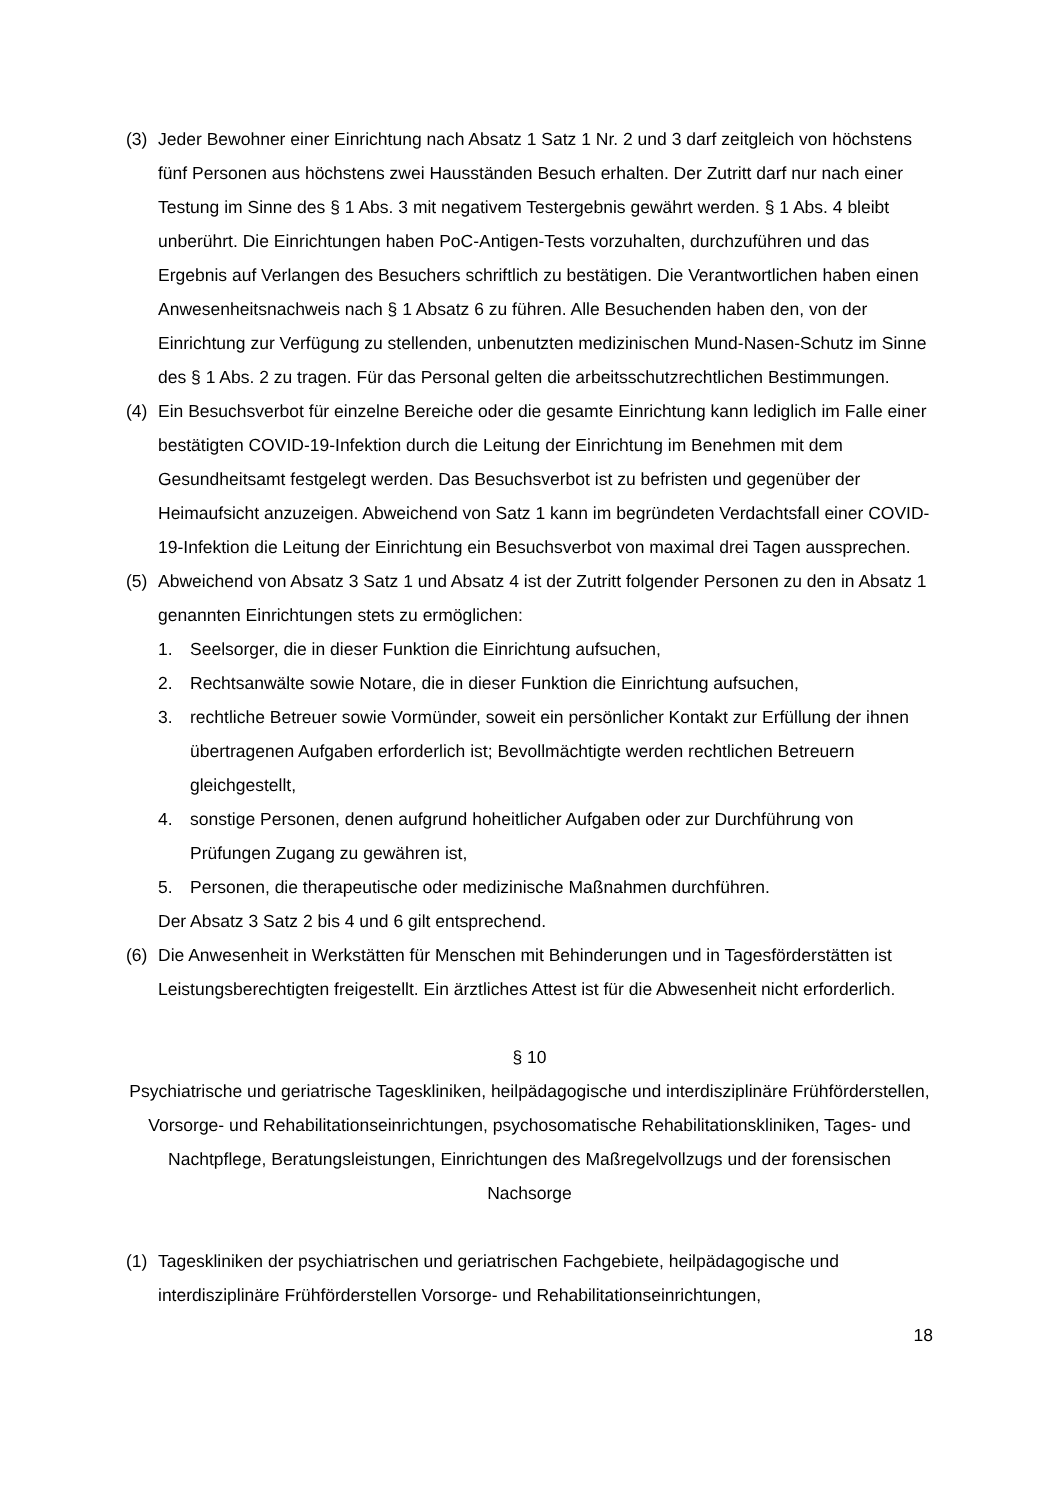(3) Jeder Bewohner einer Einrichtung nach Absatz 1 Satz 1 Nr. 2 und 3 darf zeitgleich von höchstens fünf Personen aus höchstens zwei Hausständen Besuch erhalten. Der Zutritt darf nur nach einer Testung im Sinne des § 1 Abs. 3 mit negativem Testergebnis gewährt werden. § 1 Abs. 4 bleibt unberührt. Die Einrichtungen haben PoC-Antigen-Tests vorzuhalten, durchzuführen und das Ergebnis auf Verlangen des Besuchers schriftlich zu bestätigen. Die Verantwortlichen haben einen Anwesenheitsnachweis nach § 1 Absatz 6 zu führen. Alle Besuchenden haben den, von der Einrichtung zur Verfügung zu stellenden, unbenutzten medizinischen Mund-Nasen-Schutz im Sinne des § 1 Abs. 2 zu tragen. Für das Personal gelten die arbeitsschutzrechtlichen Bestimmungen.
(4) Ein Besuchsverbot für einzelne Bereiche oder die gesamte Einrichtung kann lediglich im Falle einer bestätigten COVID-19-Infektion durch die Leitung der Einrichtung im Benehmen mit dem Gesundheitsamt festgelegt werden. Das Besuchsverbot ist zu befristen und gegenüber der Heimaufsicht anzuzeigen. Abweichend von Satz 1 kann im begründeten Verdachtsfall einer COVID-19-Infektion die Leitung der Einrichtung ein Besuchsverbot von maximal drei Tagen aussprechen.
(5) Abweichend von Absatz 3 Satz 1 und Absatz 4 ist der Zutritt folgender Personen zu den in Absatz 1 genannten Einrichtungen stets zu ermöglichen:
1. Seelsorger, die in dieser Funktion die Einrichtung aufsuchen,
2. Rechtsanwälte sowie Notare, die in dieser Funktion die Einrichtung aufsuchen,
3. rechtliche Betreuer sowie Vormünder, soweit ein persönlicher Kontakt zur Erfüllung der ihnen übertragenen Aufgaben erforderlich ist; Bevollmächtigte werden rechtlichen Betreuern gleichgestellt,
4. sonstige Personen, denen aufgrund hoheitlicher Aufgaben oder zur Durchführung von Prüfungen Zugang zu gewähren ist,
5. Personen, die therapeutische oder medizinische Maßnahmen durchführen.
Der Absatz 3 Satz 2 bis 4 und 6 gilt entsprechend.
(6) Die Anwesenheit in Werkstätten für Menschen mit Behinderungen und in Tagesförderstätten ist Leistungsberechtigten freigestellt. Ein ärztliches Attest ist für die Abwesenheit nicht erforderlich.
§ 10
Psychiatrische und geriatrische Tageskliniken, heilpädagogische und interdisziplinäre Frühförderstellen, Vorsorge- und Rehabilitationseinrichtungen, psychosomatische Rehabilitationskliniken, Tages- und Nachtpflege, Beratungsleistungen, Einrichtungen des Maßregelvollzugs und der forensischen Nachsorge
(1) Tageskliniken der psychiatrischen und geriatrischen Fachgebiete, heilpädagogische und interdisziplinäre Frühförderstellen Vorsorge- und Rehabilitationseinrichtungen,
18